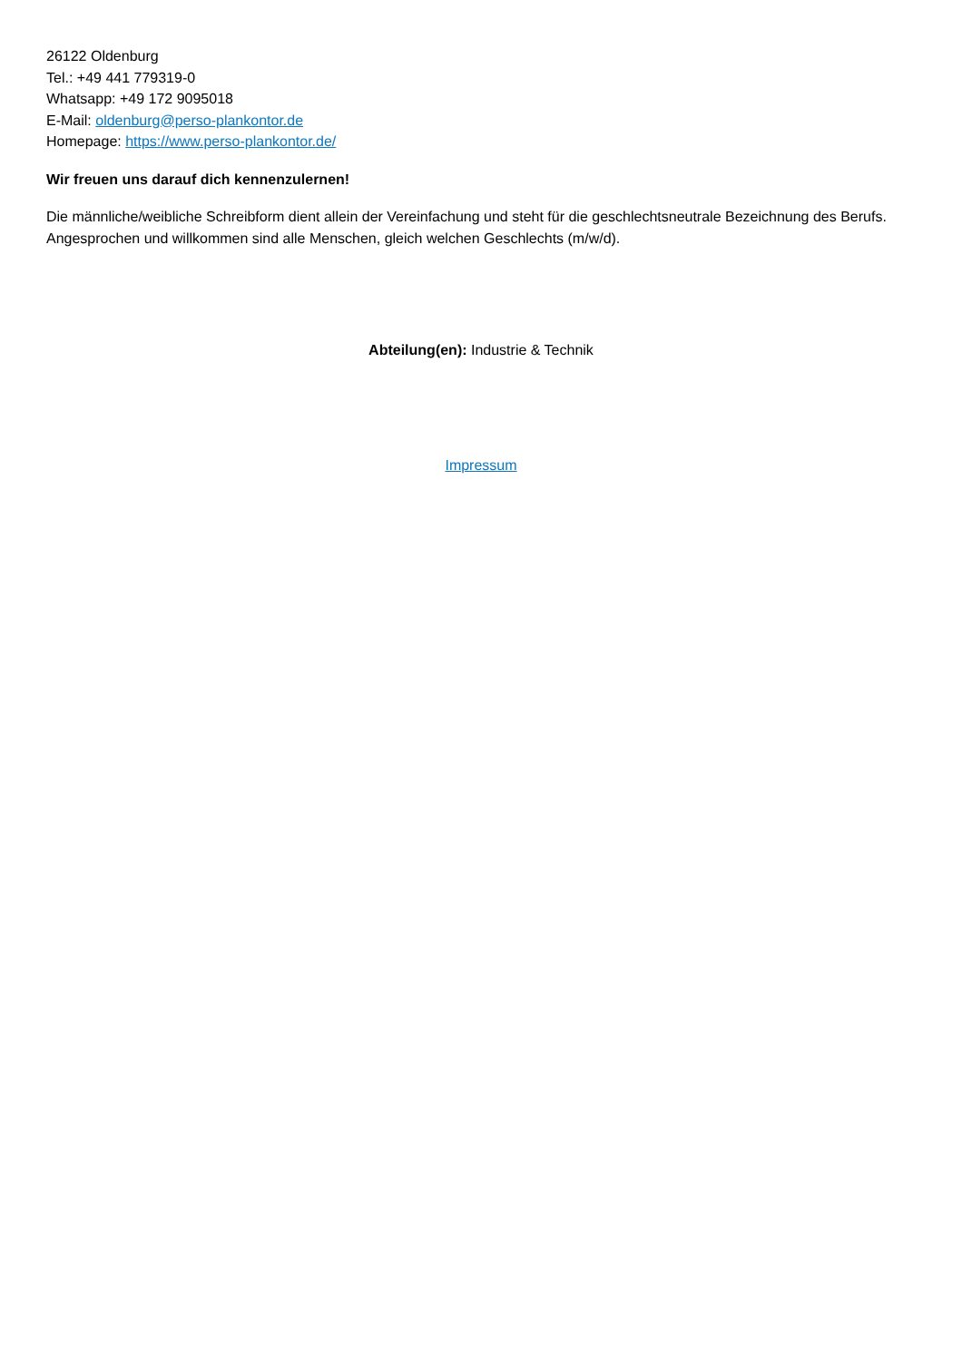26122 Oldenburg
Tel.: +49 441 779319-0
Whatsapp: +49 172 9095018
E-Mail: oldenburg@perso-plankontor.de
Homepage: https://www.perso-plankontor.de/
Wir freuen uns darauf dich kennenzulernen!
Die männliche/weibliche Schreibform dient allein der Vereinfachung und steht für die geschlechtsneutrale Bezeichnung des Berufs. Angesprochen und willkommen sind alle Menschen, gleich welchen Geschlechts (m/w/d).
Abteilung(en): Industrie & Technik
Impressum